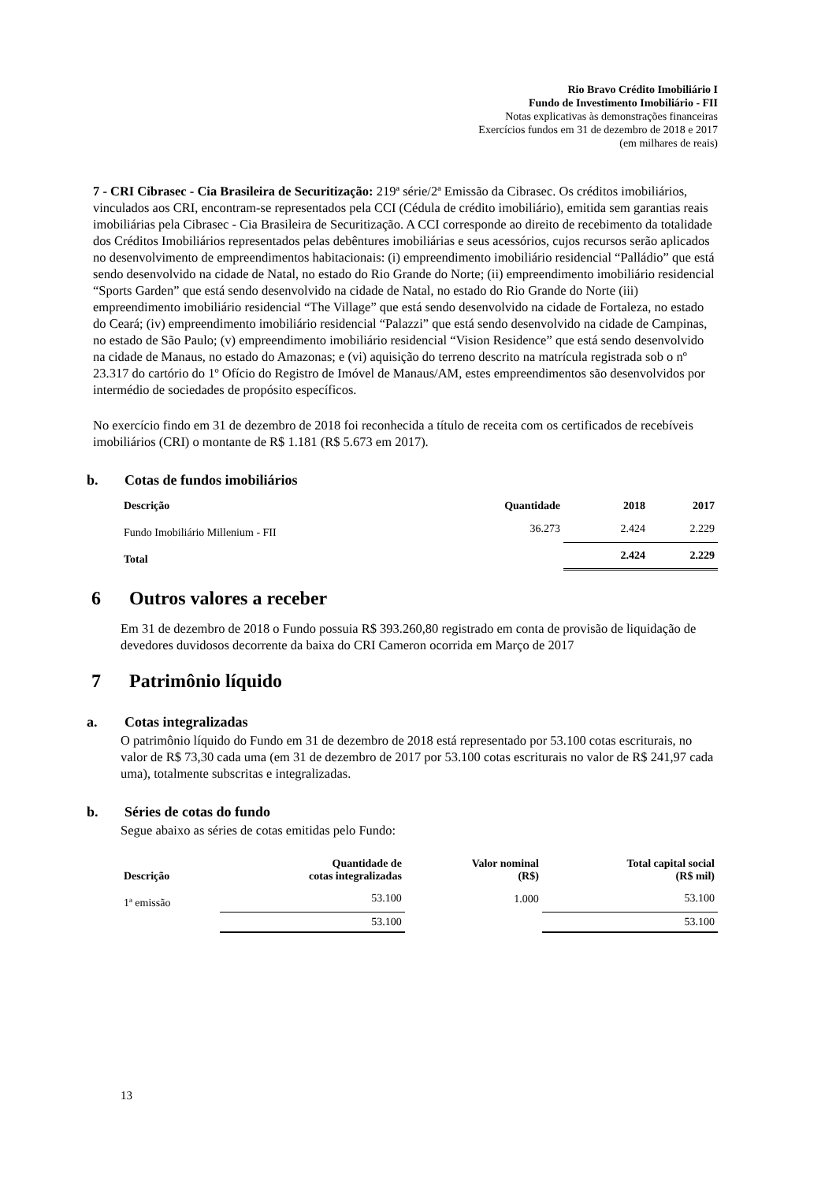Rio Bravo Crédito Imobiliário I
Fundo de Investimento Imobiliário - FII
Notas explicativas às demonstrações financeiras
Exercícios fundos em 31 de dezembro de 2018 e 2017
(em milhares de reais)
7 - CRI Cibrasec - Cia Brasileira de Securitização: 219ª série/2ª Emissão da Cibrasec. Os créditos imobiliários, vinculados aos CRI, encontram-se representados pela CCI (Cédula de crédito imobiliário), emitida sem garantias reais imobiliárias pela Cibrasec - Cia Brasileira de Securitização. A CCI corresponde ao direito de recebimento da totalidade dos Créditos Imobiliários representados pelas debêntures imobiliárias e seus acessórios, cujos recursos serão aplicados no desenvolvimento de empreendimentos habitacionais: (i) empreendimento imobiliário residencial “Palládio” que está sendo desenvolvido na cidade de Natal, no estado do Rio Grande do Norte; (ii) empreendimento imobiliário residencial “Sports Garden” que está sendo desenvolvido na cidade de Natal, no estado do Rio Grande do Norte (iii) empreendimento imobiliário residencial “The Village” que está sendo desenvolvido na cidade de Fortaleza, no estado do Ceará; (iv) empreendimento imobiliário residencial “Palazzi” que está sendo desenvolvido na cidade de Campinas, no estado de São Paulo; (v) empreendimento imobiliário residencial “Vision Residence” que está sendo desenvolvido na cidade de Manaus, no estado do Amazonas; e (vi) aquisição do terreno descrito na matrícula registrada sob o nº 23.317 do cartório do 1º Ofício do Registro de Imóvel de Manaus/AM, estes empreendimentos são desenvolvidos por intermédio de sociedades de propósito específicos.
No exercício findo em 31 de dezembro de 2018 foi reconhecida a título de receita com os certificados de recebíveis imobiliários (CRI) o montante de R$ 1.181 (R$ 5.673 em 2017).
b. Cotas de fundos imobiliários
| Descrição | Quantidade | 2018 | 2017 |
| --- | --- | --- | --- |
| Fundo Imobiliário Millenium - FII | 36.273 | 2.424 | 2.229 |
| Total | | 2.424 | 2.229 |
6 Outros valores a receber
Em 31 de dezembro de 2018 o Fundo possuia R$ 393.260,80 registrado em conta de provisão de liquidação de devedores duvidosos decorrente da baixa do CRI Cameron ocorrida em Março de 2017
7 Patrimônio líquido
a. Cotas integralizadas
O patrimônio líquido do Fundo em 31 de dezembro de 2018 está representado por 53.100 cotas escriturais, no valor de R$ 73,30 cada uma (em 31 de dezembro de 2017 por 53.100 cotas escriturais no valor de R$ 241,97 cada uma), totalmente subscritas e integralizadas.
b. Séries de cotas do fundo
Segue abaixo as séries de cotas emitidas pelo Fundo:
| Descrição | Quantidade de cotas integralizadas | Valor nominal (R$) | Total capital social (R$ mil) |
| --- | --- | --- | --- |
| 1ª emissão | 53.100 | 1.000 | 53.100 |
| | 53.100 | | 53.100 |
13